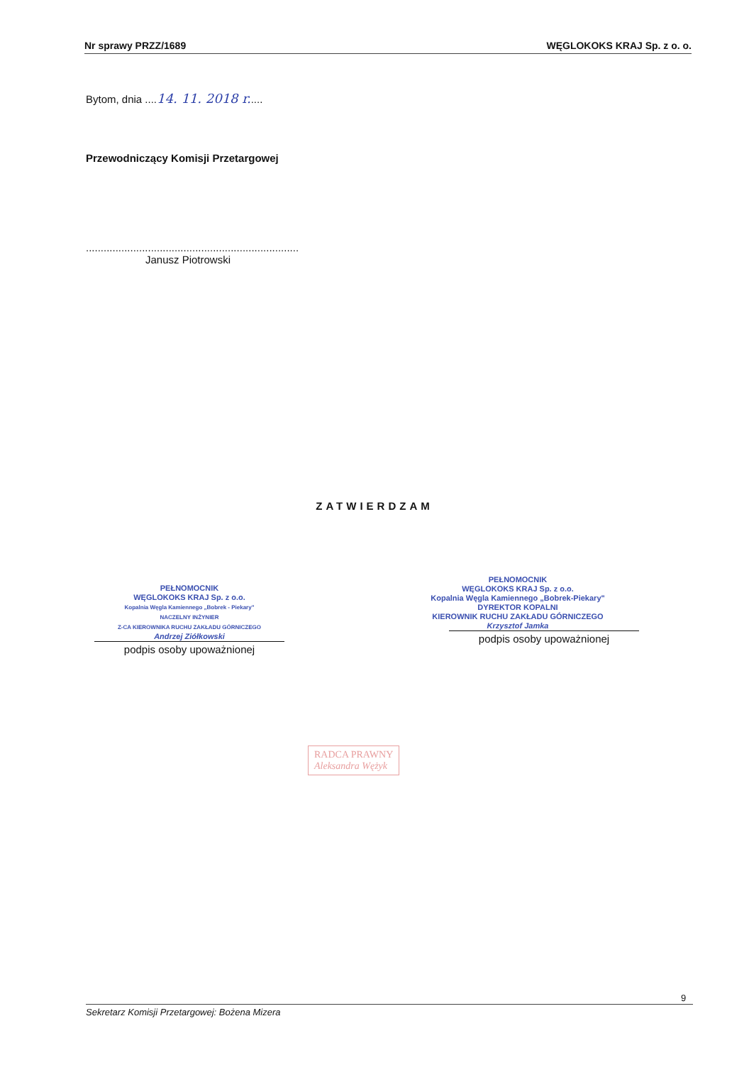Nr sprawy PRZZ/1689 WĘGLOKOKS KRAJ Sp. z o. o.
Bytom, dnia ....14. 11. 2018 r.....
Przewodniczący Komisji Przetargowej
........................................................................
Janusz Piotrowski
ZATWIERDZAM
PEŁNOMOCNIK
WĘGLOKOKS KRAJ Sp. z o.o.
Kopalnia Węgla Kamiennego „Bobrek - Piekary"
NACZELNY INŻYNIER
Z-CA KIEROWNIKA RUCHU ZAKŁADU GÓRNICZEGO
Andrzej Ziółkowski
podpis osoby upoważnionej
PEŁNOMOCNIK
WĘGLOKOKS KRAJ Sp. z o.o.
Kopalnia Węgla Kamiennego „Bobrek-Piekary"
DYREKTOR KOPALNI
KIEROWNIK RUCHU ZAKŁADU GÓRNICZEGO
Krzysztof Jamka
podpis osoby upoważnionej
RADCA PRAWNY
Aleksandra Wężyk
9
Sekretarz Komisji Przetargowej: Bożena Mizera